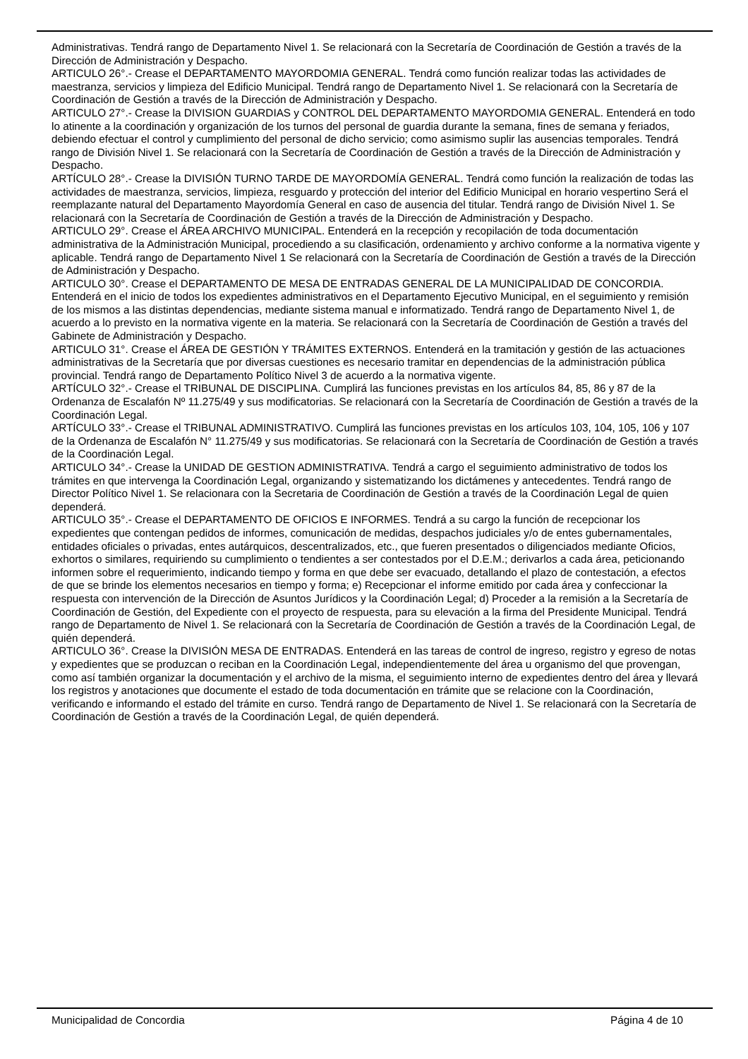Administrativas. Tendrá rango de Departamento Nivel 1. Se relacionará con la Secretaría de Coordinación de Gestión a través de la Dirección de Administración y Despacho.
ARTICULO 26°.- Crease el DEPARTAMENTO MAYORDOMIA GENERAL. Tendrá como función realizar todas las actividades de maestranza, servicios y limpieza del Edificio Municipal. Tendrá rango de Departamento Nivel 1. Se relacionará con la Secretaría de Coordinación de Gestión a través de la Dirección de Administración y Despacho.
ARTICULO 27°.- Crease la DIVISION GUARDIAS y CONTROL DEL DEPARTAMENTO MAYORDOMIA GENERAL. Entenderá en todo lo atinente a la coordinación y organización de los turnos del personal de guardia durante la semana, fines de semana y feriados, debiendo efectuar el control y cumplimiento del personal de dicho servicio; como asimismo suplir las ausencias temporales. Tendrá rango de División Nivel 1. Se relacionará con la Secretaría de Coordinación de Gestión a través de la Dirección de Administración y Despacho.
ARTÍCULO 28°.- Crease la DIVISIÓN TURNO TARDE DE MAYORDOMÍA GENERAL. Tendrá como función la realización de todas las actividades de maestranza, servicios, limpieza, resguardo y protección del interior del Edificio Municipal en horario vespertino Será el reemplazante natural del Departamento Mayordomía General en caso de ausencia del titular. Tendrá rango de División Nivel 1. Se relacionará con la Secretaría de Coordinación de Gestión a través de la Dirección de Administración y Despacho.
ARTICULO 29°. Crease el ÁREA ARCHIVO MUNICIPAL. Entenderá en la recepción y recopilación de toda documentación administrativa de la Administración Municipal, procediendo a su clasificación, ordenamiento y archivo conforme a la normativa vigente y aplicable. Tendrá rango de Departamento Nivel 1 Se relacionará con la Secretaría de Coordinación de Gestión a través de la Dirección de Administración y Despacho.
ARTICULO 30°. Crease el DEPARTAMENTO DE MESA DE ENTRADAS GENERAL DE LA MUNICIPALIDAD DE CONCORDIA. Entenderá en el inicio de todos los expedientes administrativos en el Departamento Ejecutivo Municipal, en el seguimiento y remisión de los mismos a las distintas dependencias, mediante sistema manual e informatizado. Tendrá rango de Departamento Nivel 1, de acuerdo a lo previsto en la normativa vigente en la materia. Se relacionará con la Secretaría de Coordinación de Gestión a través del Gabinete de Administración y Despacho.
ARTICULO 31°. Crease el ÁREA DE GESTIÓN Y TRÁMITES EXTERNOS. Entenderá en la tramitación y gestión de las actuaciones administrativas de la Secretaría que por diversas cuestiones es necesario tramitar en dependencias de la administración pública provincial. Tendrá rango de Departamento Político Nivel 3 de acuerdo a la normativa vigente.
ARTÍCULO 32°.- Crease el TRIBUNAL DE DISCIPLINA. Cumplirá las funciones previstas en los artículos 84, 85, 86 y 87 de la Ordenanza de Escalafón Nº 11.275/49 y sus modificatorias. Se relacionará con la Secretaría de Coordinación de Gestión a través de la Coordinación Legal.
ARTÍCULO 33°.- Crease el TRIBUNAL ADMINISTRATIVO. Cumplirá las funciones previstas en los artículos 103, 104, 105, 106 y 107 de la Ordenanza de Escalafón N° 11.275/49 y sus modificatorias. Se relacionará con la Secretaría de Coordinación de Gestión a través de la Coordinación Legal.
ARTICULO 34°.- Crease la UNIDAD DE GESTION ADMINISTRATIVA. Tendrá a cargo el seguimiento administrativo de todos los trámites en que intervenga la Coordinación Legal, organizando y sistematizando los dictámenes y antecedentes. Tendrá rango de Director Político Nivel 1. Se relacionara con la Secretaria de Coordinación de Gestión a través de la Coordinación Legal de quien dependerá.
ARTICULO 35°.- Crease el DEPARTAMENTO DE OFICIOS E INFORMES. Tendrá a su cargo la función de recepcionar los expedientes que contengan pedidos de informes, comunicación de medidas, despachos judiciales y/o de entes gubernamentales, entidades oficiales o privadas, entes autárquicos, descentralizados, etc., que fueren presentados o diligenciados mediante Oficios, exhortos o similares, requiriendo su cumplimiento o tendientes a ser contestados por el D.E.M.; derivarlos a cada área, peticionando informen sobre el requerimiento, indicando tiempo y forma en que debe ser evacuado, detallando el plazo de contestación, a efectos de que se brinde los elementos necesarios en tiempo y forma; e) Recepcionar el informe emitido por cada área y confeccionar la respuesta con intervención de la Dirección de Asuntos Jurídicos y la Coordinación Legal; d) Proceder a la remisión a la Secretaría de Coordinación de Gestión, del Expediente con el proyecto de respuesta, para su elevación a la firma del Presidente Municipal. Tendrá rango de Departamento de Nivel 1. Se relacionará con la Secretaría de Coordinación de Gestión a través de la Coordinación Legal, de quién dependerá.
ARTICULO 36°. Crease la DIVISIÓN MESA DE ENTRADAS. Entenderá en las tareas de control de ingreso, registro y egreso de notas y expedientes que se produzcan o reciban en la Coordinación Legal, independientemente del área u organismo del que provengan, como así también organizar la documentación y el archivo de la misma, el seguimiento interno de expedientes dentro del área y llevará los registros y anotaciones que documente el estado de toda documentación en trámite que se relacione con la Coordinación, verificando e informando el estado del trámite en curso. Tendrá rango de Departamento de Nivel 1. Se relacionará con la Secretaría de Coordinación de Gestión a través de la Coordinación Legal, de quién dependerá.
Municipalidad de Concordia Página 4 de 10